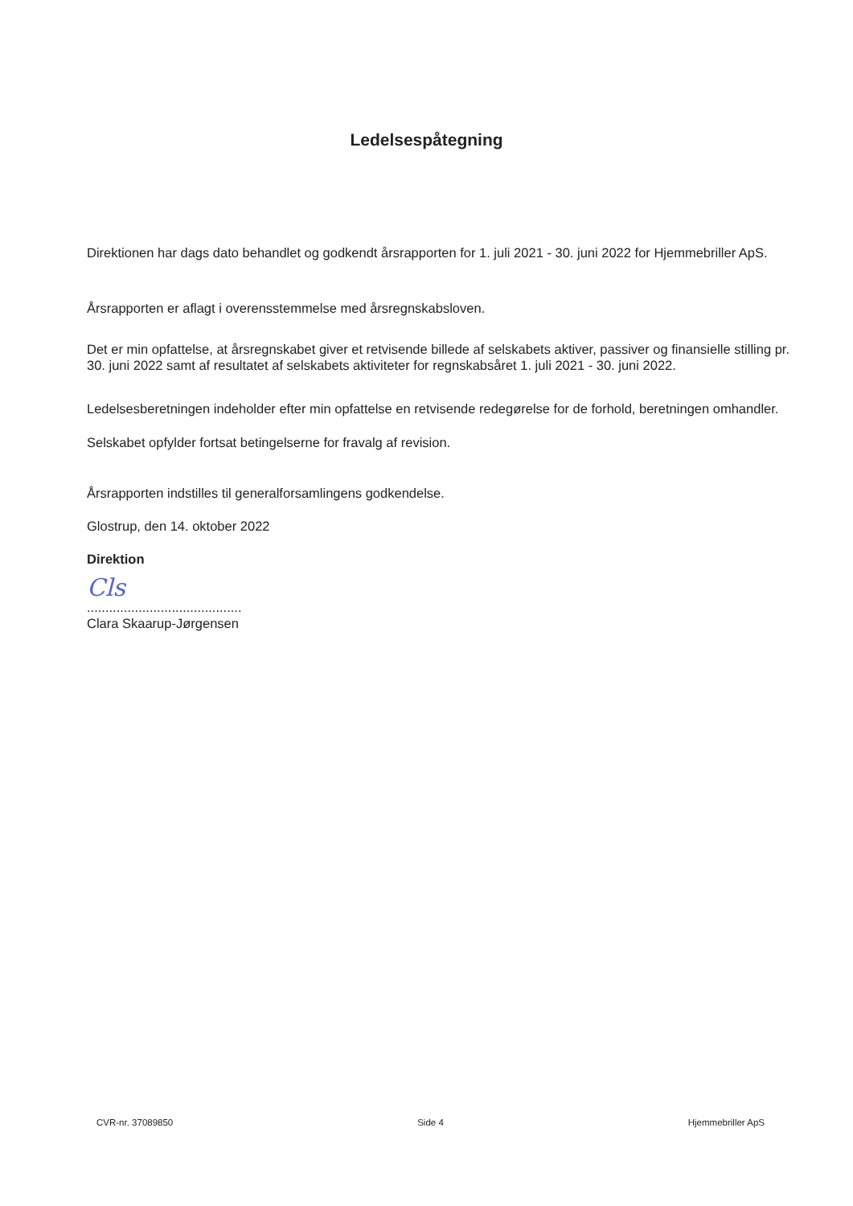Ledelsespåtegning
Direktionen har dags dato behandlet og godkendt årsrapporten for 1. juli 2021 - 30. juni 2022 for Hjemmebriller ApS.
Årsrapporten er aflagt i overensstemmelse med årsregnskabsloven.
Det er min opfattelse, at årsregnskabet giver et retvisende billede af selskabets aktiver, passiver og finansielle stilling pr. 30. juni 2022 samt af resultatet af selskabets aktiviteter for regnskabsåret 1. juli 2021 - 30. juni 2022.
Ledelsesberetningen indeholder efter min opfattelse en retvisende redegørelse for de forhold, beretningen omhandler.
Selskabet opfylder fortsat betingelserne for fravalg af revision.
Årsrapporten indstilles til generalforsamlingens godkendelse.
Glostrup, den 14. oktober 2022
Direktion
Cls
..........................................
Clara Skaarup-Jørgensen
CVR-nr. 37089850 Side 4 Hjemmebriller ApS